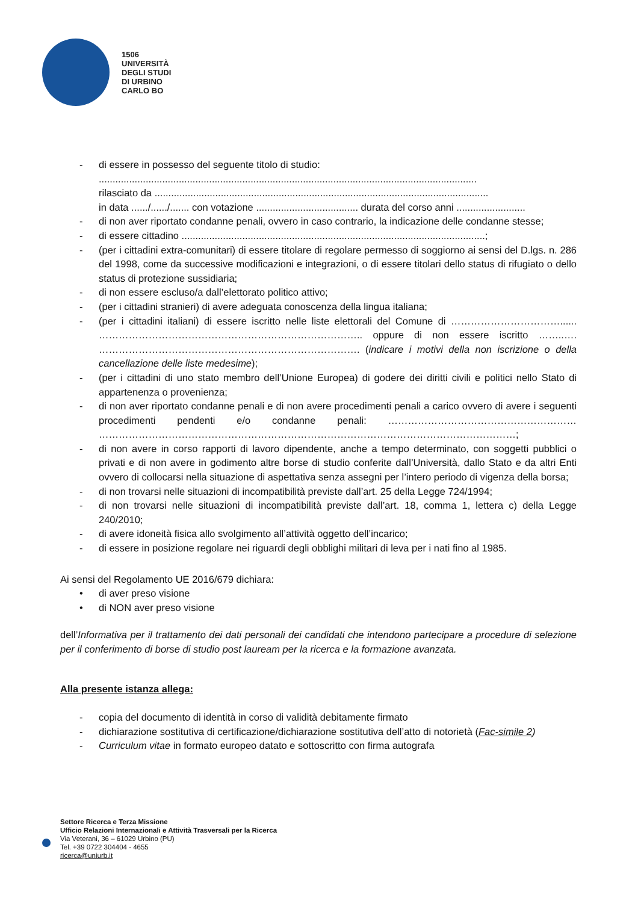1506
UNIVERSITÀ
DEGLI STUDI
DI URBINO
CARLO BO
- di essere in possesso del seguente titolo di studio:
.........................................................................................................................................
rilasciato da .........................................................................................................................
in data ....../....../....... con votazione ..................................... durata del corso anni .........................
- di non aver riportato condanne penali, ovvero in caso contrario, la indicazione delle condanne stesse;
- di essere cittadino ..............................................................................................................;
- (per i cittadini extra-comunitari) di essere titolare di regolare permesso di soggiorno ai sensi del D.lgs. n. 286 del 1998, come da successive modificazioni e integrazioni, o di essere titolari dello status di rifugiato o dello status di protezione sussidiaria;
- di non essere escluso/a dall’elettorato politico attivo;
- (per i cittadini stranieri) di avere adeguata conoscenza della lingua italiana;
- (per i cittadini italiani) di essere iscritto nelle liste elettorali del Comune di ……………………………...... …………………………………………………………………….. oppure di non essere iscritto ……..…. ……………………………………………………………………. (indicare i motivi della non iscrizione o della cancellazione delle liste medesime);
- (per i cittadini di uno stato membro dell’Unione Europea) di godere dei diritti civili e politici nello Stato di appartenenza o provenienza;
- di non aver riportato condanne penali e di non avere procedimenti penali a carico ovvero di avere i seguenti procedimenti pendenti e/o condanne penali: ………………………………………………… ………………………………………………………………………………………………………………;
- di non avere in corso rapporti di lavoro dipendente, anche a tempo determinato, con soggetti pubblici o privati e di non avere in godimento altre borse di studio conferite dall’Università, dallo Stato e da altri Enti ovvero di collocarsi nella situazione di aspettativa senza assegni per l’intero periodo di vigenza della borsa;
- di non trovarsi nelle situazioni di incompatibilità previste dall’art. 25 della Legge 724/1994;
- di non trovarsi nelle situazioni di incompatibilità previste dall’art. 18, comma 1, lettera c) della Legge 240/2010;
- di avere idoneità fisica allo svolgimento all’attività oggetto dell’incarico;
- di essere in posizione regolare nei riguardi degli obblighi militari di leva per i nati fino al 1985.
Ai sensi del Regolamento UE 2016/679 dichiara:
• di aver preso visione
• di NON aver preso visione
dell’Informativa per il trattamento dei dati personali dei candidati che intendono partecipare a procedure di selezione per il conferimento di borse di studio post lauream per la ricerca e la formazione avanzata.
Alla presente istanza allega:
- copia del documento di identità in corso di validità debitamente firmato
- dichiarazione sostitutiva di certificazione/dichiarazione sostitutiva dell’atto di notorietà (Fac-simile 2)
- Curriculum vitae in formato europeo datato e sottoscritto con firma autografa
Settore Ricerca e Terza Missione
Ufficio Relazioni Internazionali e Attività Trasversali per la Ricerca
Via Veterani, 36 – 61029 Urbino (PU)
Tel. +39 0722 304404 - 4655
ricerca@uniurb.it